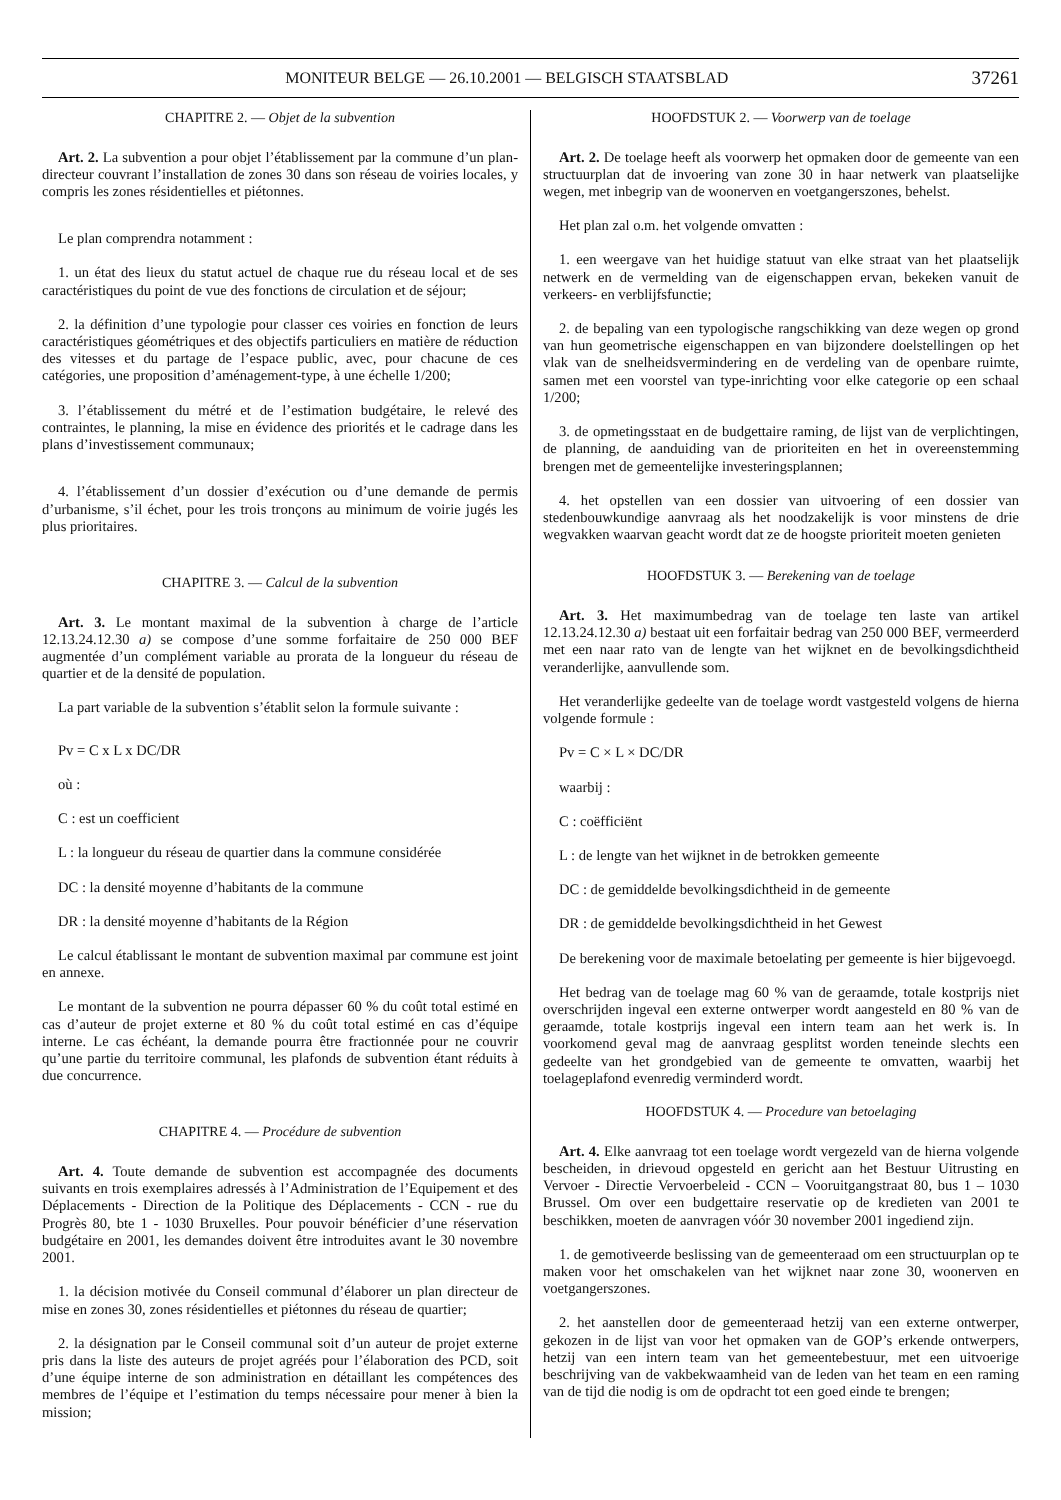MONITEUR BELGE — 26.10.2001 — BELGISCH STAATSBLAD 37261
CHAPITRE 2. — Objet de la subvention
Art. 2. La subvention a pour objet l’établissement par la commune d’un plan-directeur couvrant l’installation de zones 30 dans son réseau de voiries locales, y compris les zones résidentielles et piétonnes.
Le plan comprendra notamment :
1. un état des lieux du statut actuel de chaque rue du réseau local et de ses caractéristiques du point de vue des fonctions de circulation et de séjour;
2. la définition d’une typologie pour classer ces voiries en fonction de leurs caractéristiques géométriques et des objectifs particuliers en matière de réduction des vitesses et du partage de l’espace public, avec, pour chacune de ces catégories, une proposition d’aménagement-type, à une échelle 1/200;
3. l’établissement du métré et de l’estimation budgétaire, le relevé des contraintes, le planning, la mise en évidence des priorités et le cadrage dans les plans d’investissement communaux;
4. l’établissement d’un dossier d’exécution ou d’une demande de permis d’urbanisme, s’il échet, pour les trois tronçons au minimum de voirie jugés les plus prioritaires.
CHAPITRE 3. — Calcul de la subvention
Art. 3. Le montant maximal de la subvention à charge de l’article 12.13.24.12.30 a) se compose d’une somme forfaitaire de 250 000 BEF augmentée d’un complément variable au prorata de la longueur du réseau de quartier et de la densité de population.
La part variable de la subvention s’établit selon la formule suivante :
Pv = C x L x DC/DR
où :
C : est un coefficient
L : la longueur du réseau de quartier dans la commune considérée
DC : la densité moyenne d’habitants de la commune
DR : la densité moyenne d’habitants de la Région
Le calcul établissant le montant de subvention maximal par commune est joint en annexe.
Le montant de la subvention ne pourra dépasser 60 % du coût total estimé en cas d’auteur de projet externe et 80 % du coût total estimé en cas d’équipe interne. Le cas échéant, la demande pourra être fractionnée pour ne couvrir qu’une partie du territoire communal, les plafonds de subvention étant réduits à due concurrence.
CHAPITRE 4. — Procédure de subvention
Art. 4. Toute demande de subvention est accompagnée des documents suivants en trois exemplaires adressés à l’Administration de l’Equipement et des Déplacements - Direction de la Politique des Déplacements - CCN - rue du Progrès 80, bte 1 - 1030 Bruxelles. Pour pouvoir bénéficier d’une réservation budgétaire en 2001, les demandes doivent être introduites avant le 30 novembre 2001.
1. la décision motivée du Conseil communal d’élaborer un plan directeur de mise en zones 30, zones résidentielles et piétonnes du réseau de quartier;
2. la désignation par le Conseil communal soit d’un auteur de projet externe pris dans la liste des auteurs de projet agréés pour l’élaboration des PCD, soit d’une équipe interne de son administration en détaillant les compétences des membres de l’équipe et l’estimation du temps nécessaire pour mener à bien la mission;
HOOFDSTUK 2. — Voorwerp van de toelage
Art. 2. De toelage heeft als voorwerp het opmaken door de gemeente van een structuurplan dat de invoering van zone 30 in haar netwerk van plaatselijke wegen, met inbegrip van de woonerven en voetgangerszones, behelst.
Het plan zal o.m. het volgende omvatten :
1. een weergave van het huidige statuut van elke straat van het plaatselijk netwerk en de vermelding van de eigenschappen ervan, bekeken vanuit de verkeers- en verblijfsfunctie;
2. de bepaling van een typologische rangschikking van deze wegen op grond van hun geometrische eigenschappen en van bijzondere doelstellingen op het vlak van de snelheidsvermindering en de verdeling van de openbare ruimte, samen met een voorstel van type-inrichting voor elke categorie op een schaal 1/200;
3. de opmetingsstaat en de budgettaire raming, de lijst van de verplichtingen, de planning, de aanduiding van de prioriteiten en het in overeenstemming brengen met de gemeentelijke investeringsplannen;
4. het opstellen van een dossier van uitvoering of een dossier van stedenbouwkundige aanvraag als het noodzakelijk is voor minstens de drie wegvakken waarvan geacht wordt dat ze de hoogste prioriteit moeten genieten
HOOFDSTUK 3. — Berekening van de toelage
Art. 3. Het maximumbedrag van de toelage ten laste van artikel 12.13.24.12.30 a) bestaat uit een forfaitair bedrag van 250 000 BEF, vermeerderd met een naar rato van de lengte van het wijknet en de bevolkingsdichtheid veranderlijke, aanvullende som.
Het veranderlijke gedeelte van de toelage wordt vastgesteld volgens de hierna volgende formule :
Pv = C × L × DC/DR
waarbij :
C : coëfficiënt
L : de lengte van het wijknet in de betrokken gemeente
DC : de gemiddelde bevolkingsdichtheid in de gemeente
DR : de gemiddelde bevolkingsdichtheid in het Gewest
De berekening voor de maximale betoelating per gemeente is hier bijgevoegd.
Het bedrag van de toelage mag 60 % van de geraamde, totale kostprijs niet overschrijden ingeval een externe ontwerper wordt aangesteld en 80 % van de geraamde, totale kostprijs ingeval een intern team aan het werk is. In voorkomend geval mag de aanvraag gesplitst worden teneinde slechts een gedeelte van het grondgebied van de gemeente te omvatten, waarbij het toelageplafond evenredig verminderd wordt.
HOOFDSTUK 4. — Procedure van betoelaging
Art. 4. Elke aanvraag tot een toelage wordt vergezeld van de hierna volgende bescheiden, in drievoud opgesteld en gericht aan het Bestuur Uitrusting en Vervoer - Directie Vervoerbeleid - CCN – Vooruitgangstraat 80, bus 1 – 1030 Brussel. Om over een budgettaire reservatie op de kredieten van 2001 te beschikken, moeten de aanvragen vóór 30 november 2001 ingediend zijn.
1. de gemotiveerde beslissing van de gemeenteraad om een structuurplan op te maken voor het omschakelen van het wijknet naar zone 30, woonerven en voetgangerszones.
2. het aanstellen door de gemeenteraad hetzij van een externe ontwerper, gekozen in de lijst van voor het opmaken van de GOP’s erkende ontwerpers, hetzij van een intern team van het gemeentebestuur, met een uitvoerige beschrijving van de vakbekwaamheid van de leden van het team en een raming van de tijd die nodig is om de opdracht tot een goed einde te brengen;